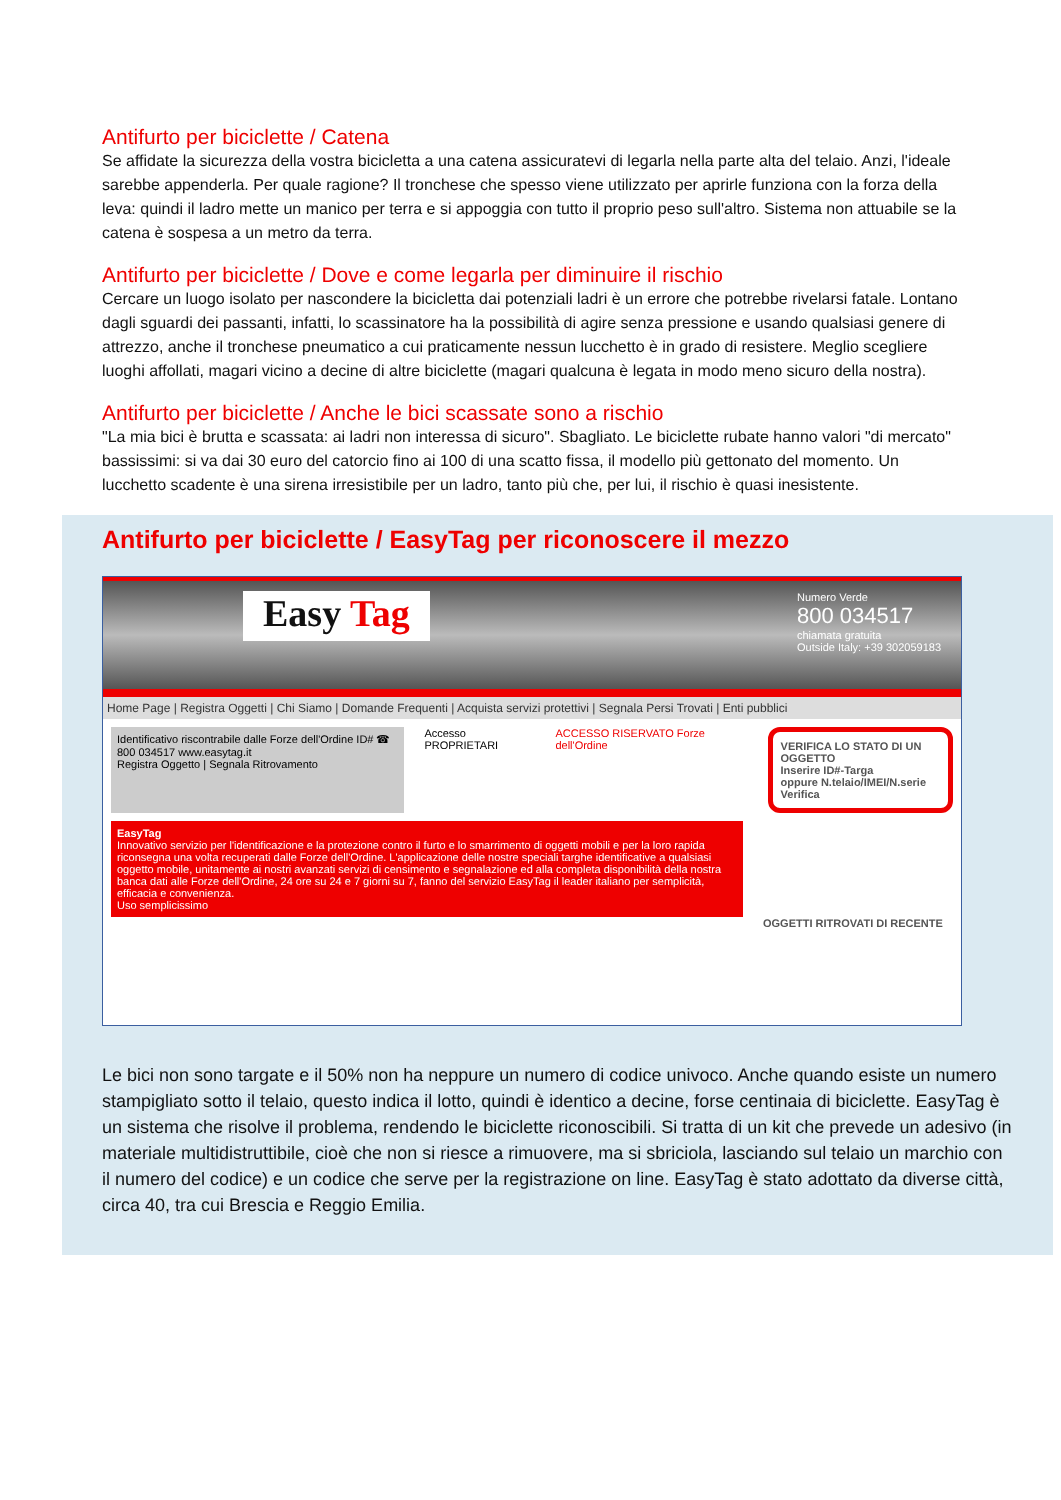Antifurto per biciclette / Catena
Se affidate la sicurezza della vostra bicicletta a una catena assicuratevi di legarla nella parte alta del telaio. Anzi, l'ideale sarebbe appenderla. Per quale ragione? Il tronchese che spesso viene utilizzato per aprirle funziona con la forza della leva: quindi il ladro mette un manico per terra e si appoggia con tutto il proprio peso sull'altro. Sistema non attuabile se la catena è sospesa a un metro da terra.
Antifurto per biciclette / Dove e come legarla per diminuire il rischio
Cercare un luogo isolato per nascondere la bicicletta dai potenziali ladri è un errore che potrebbe rivelarsi fatale. Lontano dagli sguardi dei passanti, infatti, lo scassinatore ha la possibilità di agire senza pressione e usando qualsiasi genere di attrezzo, anche il tronchese pneumatico a cui praticamente nessun lucchetto è in grado di resistere. Meglio scegliere luoghi affollati, magari vicino a decine di altre biciclette (magari qualcuna è legata in modo meno sicuro della nostra).
Antifurto per biciclette / Anche le bici scassate sono a rischio
"La mia bici è brutta e scassata: ai ladri non interessa di sicuro". Sbagliato. Le biciclette rubate hanno valori "di mercato" bassissimi: si va dai 30 euro del catorcio fino ai 100 di una scatto fissa, il modello più gettonato del momento. Un lucchetto scadente è una sirena irresistibile per un ladro, tanto più che, per lui, il rischio è quasi inesistente.
Antifurto per biciclette / EasyTag per riconoscere il mezzo
Easy Tag
Numero Verde
800 034517
chiamata gratuita
Outside Italy: +39 302059183
Home Page | Registra Oggetti | Chi Siamo | Domande Frequenti | Acquista servizi protettivi | Segnala Persi Trovati | Enti pubblici
Identificativo riscontrabile dalle Forze dell'Ordine ID# ☎ 800 034517 www.easytag.it
Registra Oggetto | Segnala Ritrovamento
Accesso PROPRIETARI ACCESSO RISERVATO Forze dell'Ordine
VERIFICA LO STATO DI UN OGGETTO
Inserire ID#-Targa
oppure N.telaio/IMEI/N.serie
Verifica
EasyTag
Innovativo servizio per l'identificazione e la protezione contro il furto e lo smarrimento di oggetti mobili e per la loro rapida riconsegna una volta recuperati dalle Forze dell'Ordine. L'applicazione delle nostre speciali targhe identificative a qualsiasi oggetto mobile, unitamente ai nostri avanzati servizi di censimento e segnalazione ed alla completa disponibilità della nostra banca dati alle Forze dell'Ordine, 24 ore su 24 e 7 giorni su 7, fanno del servizio EasyTag il leader italiano per semplicità, efficacia e convenienza.
Uso semplicissimo
OGGETTI RITROVATI DI RECENTE
Le bici non sono targate e il 50% non ha neppure un numero di codice univoco. Anche quando esiste un numero stampigliato sotto il telaio, questo indica il lotto, quindi è identico a decine, forse centinaia di biciclette. EasyTag è un sistema che risolve il problema, rendendo le biciclette riconoscibili. Si tratta di un kit che prevede un adesivo (in materiale multidistruttibile, cioè che non si riesce a rimuovere, ma si sbriciola, lasciando sul telaio un marchio con il numero del codice) e un codice che serve per la registrazione on line. EasyTag è stato adottato da diverse città, circa 40, tra cui Brescia e Reggio Emilia.